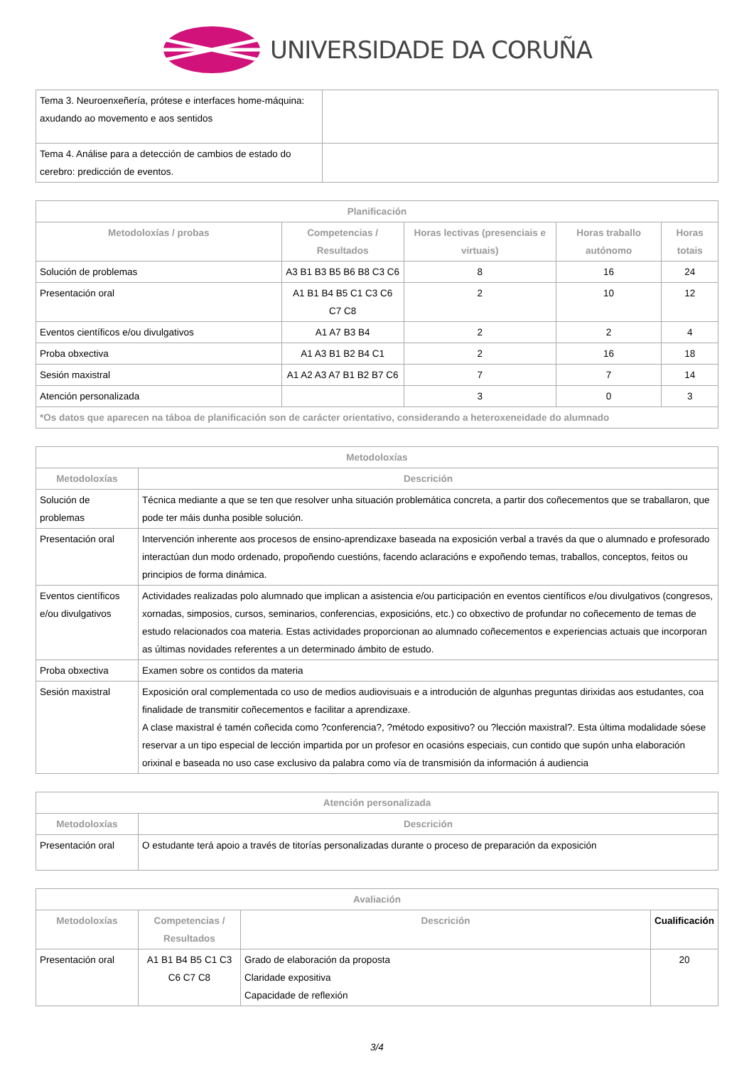UNIVERSIDADE DA CORUÑA
| Tema 3. Neuroenxeñería, prótese e interfaces home-máquina: axudando ao movemento e aos sentidos | |
| Tema 4. Análise para a detección de cambios de estado do cerebro: predicción de eventos. | |
| Planificación | | | | |
| --- | --- | --- | --- | --- |
| Metodoloxías / probas | Competencias / Resultados | Horas lectivas (presenciais e virtuais) | Horas traballo autónomo | Horas totais |
| Solución de problemas | A3 B1 B3 B5 B6 B8 C3 C6 | 8 | 16 | 24 |
| Presentación oral | A1 B1 B4 B5 C1 C3 C6 C7 C8 | 2 | 10 | 12 |
| Eventos científicos e/ou divulgativos | A1 A7 B3 B4 | 2 | 2 | 4 |
| Proba obxectiva | A1 A3 B1 B2 B4 C1 | 2 | 16 | 18 |
| Sesión maxistral | A1 A2 A3 A7 B1 B2 B7 C6 | 7 | 7 | 14 |
| Atención personalizada | | 3 | 0 | 3 |
| *Os datos que aparecen na táboa de planificación son de carácter orientativo, considerando a heteroxeneidade do alumnado | | | | |
| Metodoloxías | |
| --- | --- |
| Metodoloxías | Descrición |
| Solución de problemas | Técnica mediante a que se ten que resolver unha situación problemática concreta, a partir dos coñecementos que se traballaron, que pode ter máis dunha posible solución. |
| Presentación oral | Intervención inherente aos procesos de ensino-aprendizaxe baseada na exposición verbal a través da que o alumnado e profesorado interactúan dun modo ordenado, propoñendo cuestións, facendo aclaracións e expoñendo temas, traballos, conceptos, feitos ou principios de forma dinámica. |
| Eventos científicos e/ou divulgativos | Actividades realizadas polo alumnado que implican a asistencia e/ou participación en eventos científicos e/ou divulgativos (congresos, xornadas, simposios, cursos, seminarios, conferencias, exposicións, etc.) co obxectivo de profundar no coñecemento de temas de estudo relacionados coa materia. Estas actividades proporcionan ao alumnado coñecementos e experiencias actuais que incorporan as últimas novidades referentes a un determinado ámbito de estudo. |
| Proba obxectiva | Examen sobre os contidos da materia |
| Sesión maxistral | Exposición oral complementada co uso de medios audiovisuais e a introdución de algunhas preguntas dirixidas aos estudantes, coa finalidade de transmitir coñecementos e facilitar a aprendizaxe. A clase maxistral é tamén coñecida como ?conferencia?, ?método expositivo? ou ?lección maxistral?. Esta última modalidade sóese reservar a un tipo especial de lección impartida por un profesor en ocasións especiais, cun contido que supón unha elaboración orixinal e baseada no uso case exclusivo da palabra como vía de transmisión da información á audiencia |
| Atención personalizada | |
| --- | --- |
| Metodoloxías | Descrición |
| Presentación oral | O estudante terá apoio a través de titorías personalizadas durante o proceso de preparación da exposición |
| Avaliación | | | |
| --- | --- | --- | --- |
| Metodoloxías | Competencias / Resultados | Descrición | Cualificación |
| Presentación oral | A1 B1 B4 B5 C1 C3 C6 C7 C8 | Grado de elaboración da proposta Claridade expositiva Capacidade de reflexión | 20 |
3/4